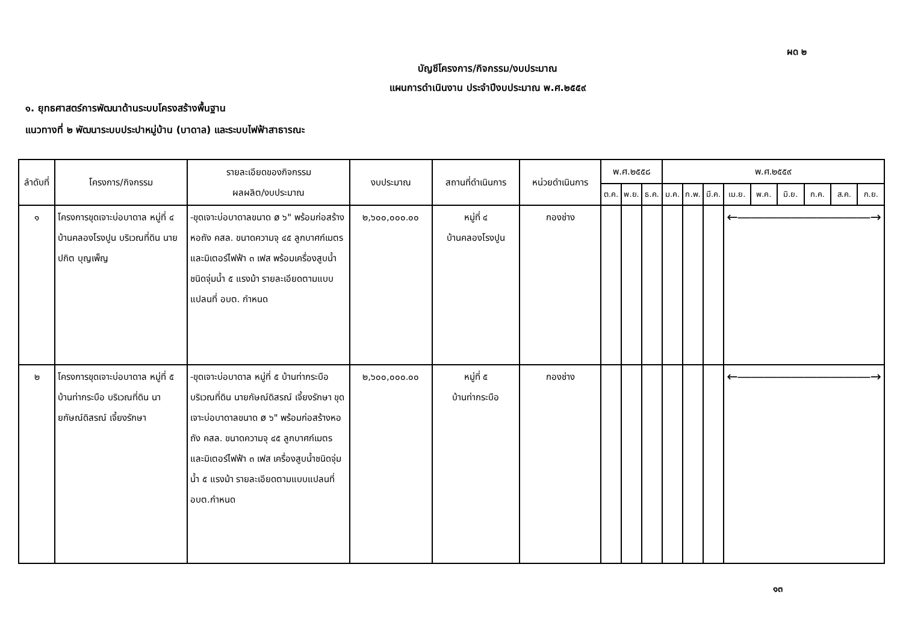ผด ๒
บัญชีโครงการ/กิจกรรม/งบประมาณ
แผนการดำเนินงาน ประจำปีงบประมาณ พ.ศ.๒๕๕๙
๑. ยุทธศาสตร์การพัฒนาด้านระบบโครงสร้างพื้นฐาน
แนวทางที่ ๒ พัฒนาระบบประปาหมู่บ้าน (บาดาล) และระบบไฟฟ้าสาธารณะ
| ลำดับที่ | โครงการ/กิจกรรม | รายละเอียดของกิจกรรม ผลผลิต/งบประมาณ | งบประมาณ | สถานที่ดำเนินการ | หน่วยดำเนินการ | พ.ศ.๒๕๕๘ | | | พ.ศ.๒๕๕๙ | | | | | | | | |
| --- | --- | --- | --- | --- | --- | --- | --- | --- | --- | --- | --- | --- | --- | --- | --- | --- | --- |
| | | | | | | ต.ค. | พ.ย. | ธ.ค. | ม.ค. | ก.พ. | มี.ค. | เม.ย. | พ.ค. | มิ.ย. | ก.ค. | ส.ค. | ก.ย. |
| ๑ | โครงการขุดเจาะบ่อบาดาล หมู่ที่ ๔ บ้านคลองโรงปูน บริเวณที่ดิน นายปกิต บุญเพ็ญ | -ขุดเจาะบ่อบาดาลขนาด ø ๖" พร้อมก่อสร้างหอถัง คสล. ขนาดความจุ ๔๕ ลูกบาศก์เมตร และมิเตอร์ไฟฟ้า ๓ เฟส พร้อมเครื่องสูบน้ำชนิดจุ่มน้ำ ๕ แรงม้า รายละเอียดตามแบบแปลนที่ อบต. กำหนด | ๒,๖๐๐,๐๐๐.๐๐ | หมู่ที่ ๔ บ้านคลองโรงปูน | กองช่าง | | | | | | | ←――――――――――→ | | | | | |
| ๒ | โครงการขุดเจาะบ่อบาดาล หมู่ที่ ๕ บ้านท่ากระบือ บริเวณที่ดิน นายกัษณ์ดิสรณ์ เจี้ยงรักษา | -ขุดเจาะบ่อบาดาล หมู่ที่ ๕ บ้านท่ากระบือ บริเวณที่ดิน นายกัษณ์ดิสรณ์ เจี้ยงรักษา ขุดเจาะบ่อบาดาลขนาด ø ๖" พร้อมก่อสร้างหอถัง คสล. ขนาดความจุ ๔๕ ลูกบาศก์เมตร และมิเตอร์ไฟฟ้า ๓ เฟส เครื่องสูบน้ำชนิดจุ่มน้ำ ๕ แรงม้า รายละเอียดตามแบบแปลนที่ อบต.กำหนด | ๒,๖๐๐,๐๐๐.๐๐ | หมู่ที่ ๕ บ้านท่ากระบือ | กองช่าง | | | | | | | ←――――――――――→ | | | | | |
๑๓